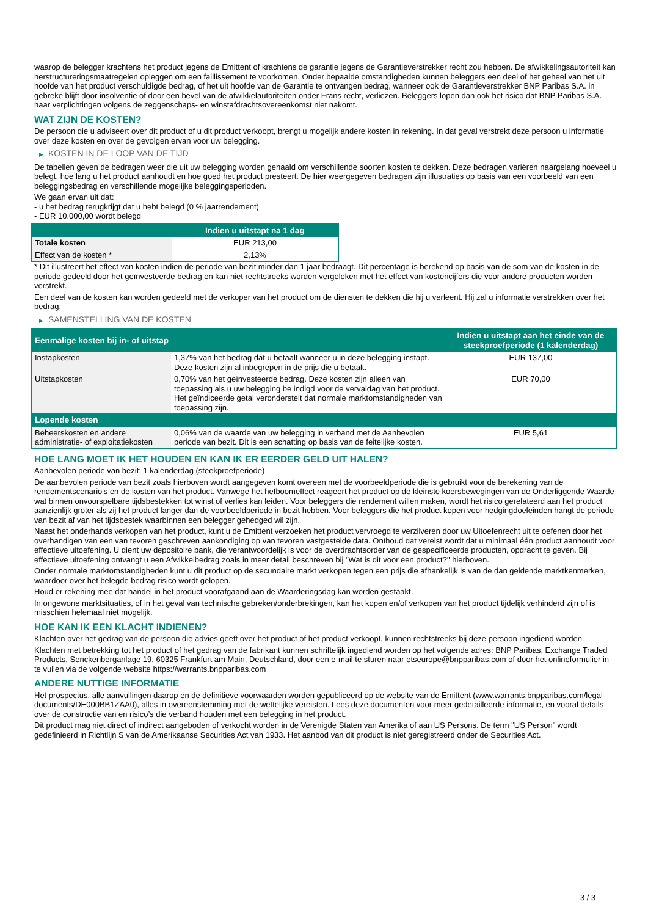waarop de belegger krachtens het product jegens de Emittent of krachtens de garantie jegens de Garantieverstrekker recht zou hebben. De afwikkelingsautoriteit kan herstructureringsmaatregelen opleggen om een faillissement te voorkomen. Onder bepaalde omstandigheden kunnen beleggers een deel of het geheel van het uit hoofde van het product verschuldigde bedrag, of het uit hoofde van de Garantie te ontvangen bedrag, wanneer ook de Garantieverstrekker BNP Paribas S.A. in gebreke blijft door insolventie of door een bevel van de afwikkelautoriteiten onder Frans recht, verliezen. Beleggers lopen dan ook het risico dat BNP Paribas S.A. haar verplichtingen volgens de zeggenschaps- en winstafdrachtsovereenkomst niet nakomt.
WAT ZIJN DE KOSTEN?
De persoon die u adviseert over dit product of u dit product verkoopt, brengt u mogelijk andere kosten in rekening. In dat geval verstrekt deze persoon u informatie over deze kosten en over de gevolgen ervan voor uw belegging.
▶ KOSTEN IN DE LOOP VAN DE TIJD
De tabellen geven de bedragen weer die uit uw belegging worden gehaald om verschillende soorten kosten te dekken. Deze bedragen variëren naargelang hoeveel u belegt, hoe lang u het product aanhoudt en hoe goed het product presteert. De hier weergegeven bedragen zijn illustraties op basis van een voorbeeld van een beleggingsbedrag en verschillende mogelijke beleggingsperioden.
We gaan ervan uit dat:
- u het bedrag terugkrijgt dat u hebt belegd (0 % jaarrendement)
- EUR 10.000,00 wordt belegd
| | Indien u uitstapt na 1 dag |
| --- | --- |
| Totale kosten | EUR 213,00 |
| Effect van de kosten * | 2,13% |
* Dit illustreert het effect van kosten indien de periode van bezit minder dan 1 jaar bedraagt. Dit percentage is berekend op basis van de som van de kosten in de periode gedeeld door het geïnvesteerde bedrag en kan niet rechtstreeks worden vergeleken met het effect van kostencijfers die voor andere producten worden verstrekt.
Een deel van de kosten kan worden gedeeld met de verkoper van het product om de diensten te dekken die hij u verleent. Hij zal u informatie verstrekken over het bedrag.
▶ SAMENSTELLING VAN DE KOSTEN
| Eenmalige kosten bij in- of uitstap | | Indien u uitstapt aan het einde van de steekproefperiode (1 kalenderdag) |
| --- | --- | --- |
| Instapkosten | 1,37% van het bedrag dat u betaalt wanneer u in deze belegging instapt. Deze kosten zijn al inbegrepen in de prijs die u betaalt. | EUR 137,00 |
| Uitstapkosten | 0,70% van het geïnvesteerde bedrag. Deze kosten zijn alleen van toepassing als u uw belegging be indigd voor de vervaldag van het product. Het geïndiceerde getal veronderstelt dat normale marktomstandigheden van toepassing zijn. | EUR 70,00 |
| Lopende kosten | | |
| Beheerskosten en andere administratie- of exploitatiekosten | 0,06% van de waarde van uw belegging in verband met de Aanbevolen periode van bezit. Dit is een schatting op basis van de feitelijke kosten. | EUR 5,61 |
HOE LANG MOET IK HET HOUDEN EN KAN IK ER EERDER GELD UIT HALEN?
Aanbevolen periode van bezit: 1 kalenderdag (steekproefperiode)
De aanbevolen periode van bezit zoals hierboven wordt aangegeven komt overeen met de voorbeeldperiode die is gebruikt voor de berekening van de rendementscenario's en de kosten van het product. Vanwege het hefboomeffect reageert het product op de kleinste koersbewegingen van de Onderliggende Waarde wat binnen onvoorspelbare tijdsbestekken tot winst of verlies kan leiden. Voor beleggers die rendement willen maken, wordt het risico gerelateerd aan het product aanzienlijk groter als zij het product langer dan de voorbeeldperiode in bezit hebben. Voor beleggers die het product kopen voor hedgingdoeleinden hangt de periode van bezit af van het tijdsbestek waarbinnen een belegger gehedged wil zijn.
Naast het onderhands verkopen van het product, kunt u de Emittent verzoeken het product vervroegd te verzilveren door uw Uitoefenrecht uit te oefenen door het overhandigen van een van tevoren geschreven aankondiging op van tevoren vastgestelde data. Onthoud dat vereist wordt dat u minimaal één product aanhoudt voor effectieve uitoefening. U dient uw depositoire bank, die verantwoordelijk is voor de overdrachtsorder van de gespecificeerde producten, opdracht te geven. Bij effectieve uitoefening ontvangt u een Afwikkelbedrag zoals in meer detail beschreven bij "Wat is dit voor een product?" hierboven.
Onder normale marktomstandigheden kunt u dit product op de secundaire markt verkopen tegen een prijs die afhankelijk is van de dan geldende marktkenmerken, waardoor over het belegde bedrag risico wordt gelopen.
Houd er rekening mee dat handel in het product voorafgaand aan de Waarderingsdag kan worden gestaakt.
In ongewone marktsituaties, of in het geval van technische gebreken/onderbrekingen, kan het kopen en/of verkopen van het product tijdelijk verhinderd zijn of is misschien helemaal niet mogelijk.
HOE KAN IK EEN KLACHT INDIENEN?
Klachten over het gedrag van de persoon die advies geeft over het product of het product verkoopt, kunnen rechtstreeks bij deze persoon ingediend worden.
Klachten met betrekking tot het product of het gedrag van de fabrikant kunnen schriftelijk ingediend worden op het volgende adres: BNP Paribas, Exchange Traded Products, Senckenberganlage 19, 60325 Frankfurt am Main, Deutschland, door een e-mail te sturen naar etseurope@bnpparibas.com of door het onlineformulier in te vullen via de volgende website https://warrants.bnpparibas.com
ANDERE NUTTIGE INFORMATIE
Het prospectus, alle aanvullingen daarop en de definitieve voorwaarden worden gepubliceerd op de website van de Emittent (www.warrants.bnpparibas.com/legal-documents/DE000BB1ZAA0), alles in overeenstemming met de wettelijke vereisten. Lees deze documenten voor meer gedetailleerde informatie, en vooral details over de constructie van en risico’s die verband houden met een belegging in het product.
Dit product mag niet direct of indirect aangeboden of verkocht worden in de Verenigde Staten van Amerika of aan US Persons. De term "US Person" wordt gedefinieerd in Richtlijn S van de Amerikaanse Securities Act van 1933. Het aanbod van dit product is niet geregistreerd onder de Securities Act.
3 / 3